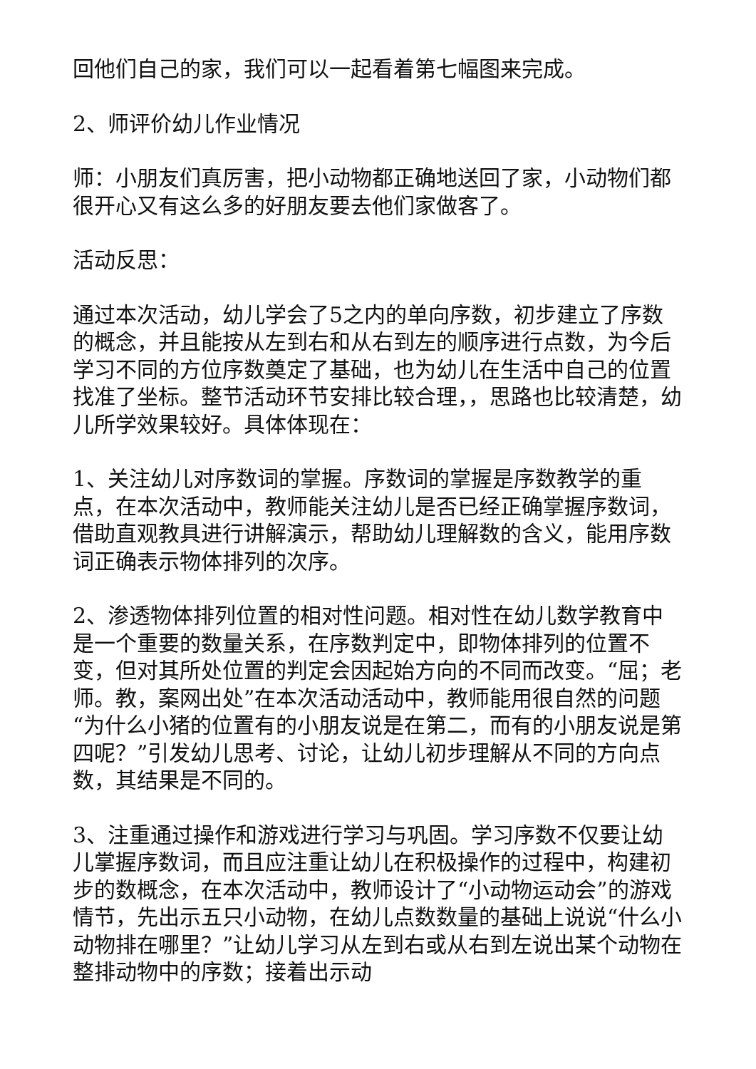回他们自己的家，我们可以一起看着第七幅图来完成。
2、师评价幼儿作业情况
师：小朋友们真厉害，把小动物都正确地送回了家，小动物们都很开心又有这么多的好朋友要去他们家做客了。
活动反思：
通过本次活动，幼儿学会了5之内的单向序数，初步建立了序数的概念，并且能按从左到右和从右到左的顺序进行点数，为今后学习不同的方位序数奠定了基础，也为幼儿在生活中自己的位置找准了坐标。整节活动环节安排比较合理，，思路也比较清楚，幼儿所学效果较好。具体体现在：
1、关注幼儿对序数词的掌握。序数词的掌握是序数教学的重点，在本次活动中，教师能关注幼儿是否已经正确掌握序数词，借助直观教具进行讲解演示，帮助幼儿理解数的含义，能用序数词正确表示物体排列的次序。
2、渗透物体排列位置的相对性问题。相对性在幼儿数学教育中是一个重要的数量关系，在序数判定中，即物体排列的位置不变，但对其所处位置的判定会因起始方向的不同而改变。“屈；老师。教，案网出处”在本次活动活动中，教师能用很自然的问题“为什么小猪的位置有的小朋友说是在第二，而有的小朋友说是第四呢？”引发幼儿思考、讨论，让幼儿初步理解从不同的方向点数，其结果是不同的。
3、注重通过操作和游戏进行学习与巩固。学习序数不仅要让幼儿掌握序数词，而且应注重让幼儿在积极操作的过程中，构建初步的数概念，在本次活动中，教师设计了“小动物运动会”的游戏情节，先出示五只小动物，在幼儿点数数量的基础上说说“什么小动物排在哪里？”让幼儿学习从左到右或从右到左说出某个动物在整排动物中的序数；接着出示动